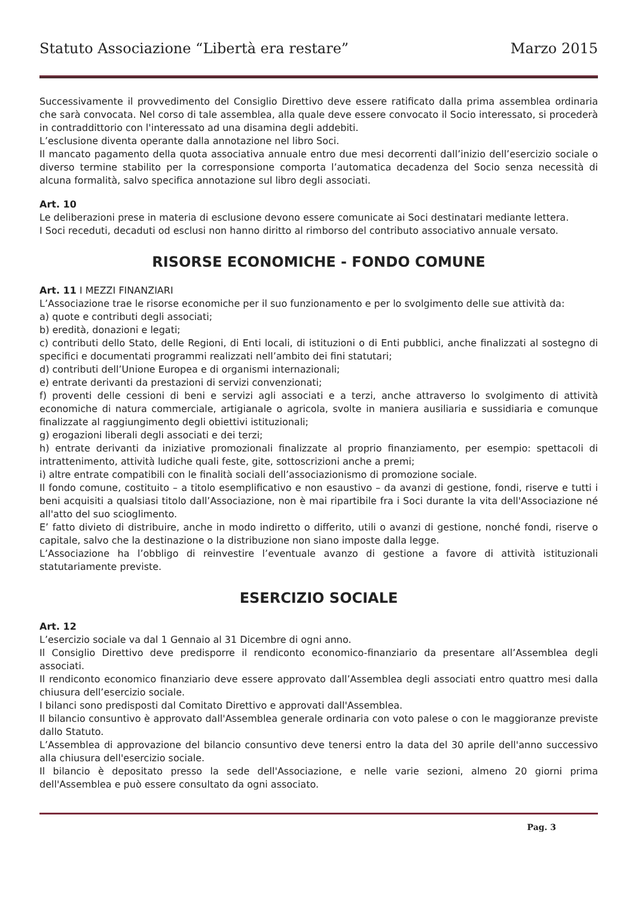Statuto Associazione “Libertà era restare” Marzo 2015
Successivamente il provvedimento del Consiglio Direttivo deve essere ratificato dalla prima assemblea ordinaria che sarà convocata. Nel corso di tale assemblea, alla quale deve essere convocato il Socio interessato, si procederà in contraddittorio con l'interessato ad una disamina degli addebiti.
L’esclusione diventa operante dalla annotazione nel libro Soci.
Il mancato pagamento della quota associativa annuale entro due mesi decorrenti dall’inizio dell’esercizio sociale o diverso termine stabilito per la corresponsione comporta l’automatica decadenza del Socio senza necessità di alcuna formalità, salvo specifica annotazione sul libro degli associati.
Art. 10
Le deliberazioni prese in materia di esclusione devono essere comunicate ai Soci destinatari mediante lettera.
I Soci receduti, decaduti od esclusi non hanno diritto al rimborso del contributo associativo annuale versato.
RISORSE ECONOMICHE - FONDO COMUNE
Art. 11 I MEZZI FINANZIARI
L’Associazione trae le risorse economiche per il suo funzionamento e per lo svolgimento delle sue attività da:
a) quote e contributi degli associati;
b) eredità, donazioni e legati;
c) contributi dello Stato, delle Regioni, di Enti locali, di istituzioni o di Enti pubblici, anche finalizzati al sostegno di specifici e documentati programmi realizzati nell’ambito dei fini statutari;
d) contributi dell’Unione Europea e di organismi internazionali;
e) entrate derivanti da prestazioni di servizi convenzionati;
f) proventi delle cessioni di beni e servizi agli associati e a terzi, anche attraverso lo svolgimento di attività economiche di natura commerciale, artigianale o agricola, svolte in maniera ausiliaria e sussidiaria e comunque finalizzate al raggiungimento degli obiettivi istituzionali;
g) erogazioni liberali degli associati e dei terzi;
h) entrate derivanti da iniziative promozionali finalizzate al proprio finanziamento, per esempio: spettacoli di intrattenimento, attività ludiche quali feste, gite, sottoscrizioni anche a premi;
i) altre entrate compatibili con le finalità sociali dell’associazionismo di promozione sociale.
Il fondo comune, costituito – a titolo esemplificativo e non esaustivo – da avanzi di gestione, fondi, riserve e tutti i beni acquisiti a qualsiasi titolo dall’Associazione, non è mai ripartibile fra i Soci durante la vita dell'Associazione né all'atto del suo scioglimento.
E’ fatto divieto di distribuire, anche in modo indiretto o differito, utili o avanzi di gestione, nonché fondi, riserve o capitale, salvo che la destinazione o la distribuzione non siano imposte dalla legge.
L’Associazione ha l’obbligo di reinvestire l’eventuale avanzo di gestione a favore di attività istituzionali statutariamente previste.
ESERCIZIO SOCIALE
Art. 12
L’esercizio sociale va dal 1 Gennaio al 31 Dicembre di ogni anno.
Il Consiglio Direttivo deve predisporre il rendiconto economico-finanziario da presentare all’Assemblea degli associati.
Il rendiconto economico finanziario deve essere approvato dall’Assemblea degli associati entro quattro mesi dalla chiusura dell’esercizio sociale.
I bilanci sono predisposti dal Comitato Direttivo e approvati dall'Assemblea.
Il bilancio consuntivo è approvato dall'Assemblea generale ordinaria con voto palese o con le maggioranze previste dallo Statuto.
L’Assemblea di approvazione del bilancio consuntivo deve tenersi entro la data del 30 aprile dell'anno successivo alla chiusura dell'esercizio sociale.
Il bilancio è depositato presso la sede dell'Associazione, e nelle varie sezioni, almeno 20 giorni prima dell'Assemblea e può essere consultato da ogni associato.
Pag. 3